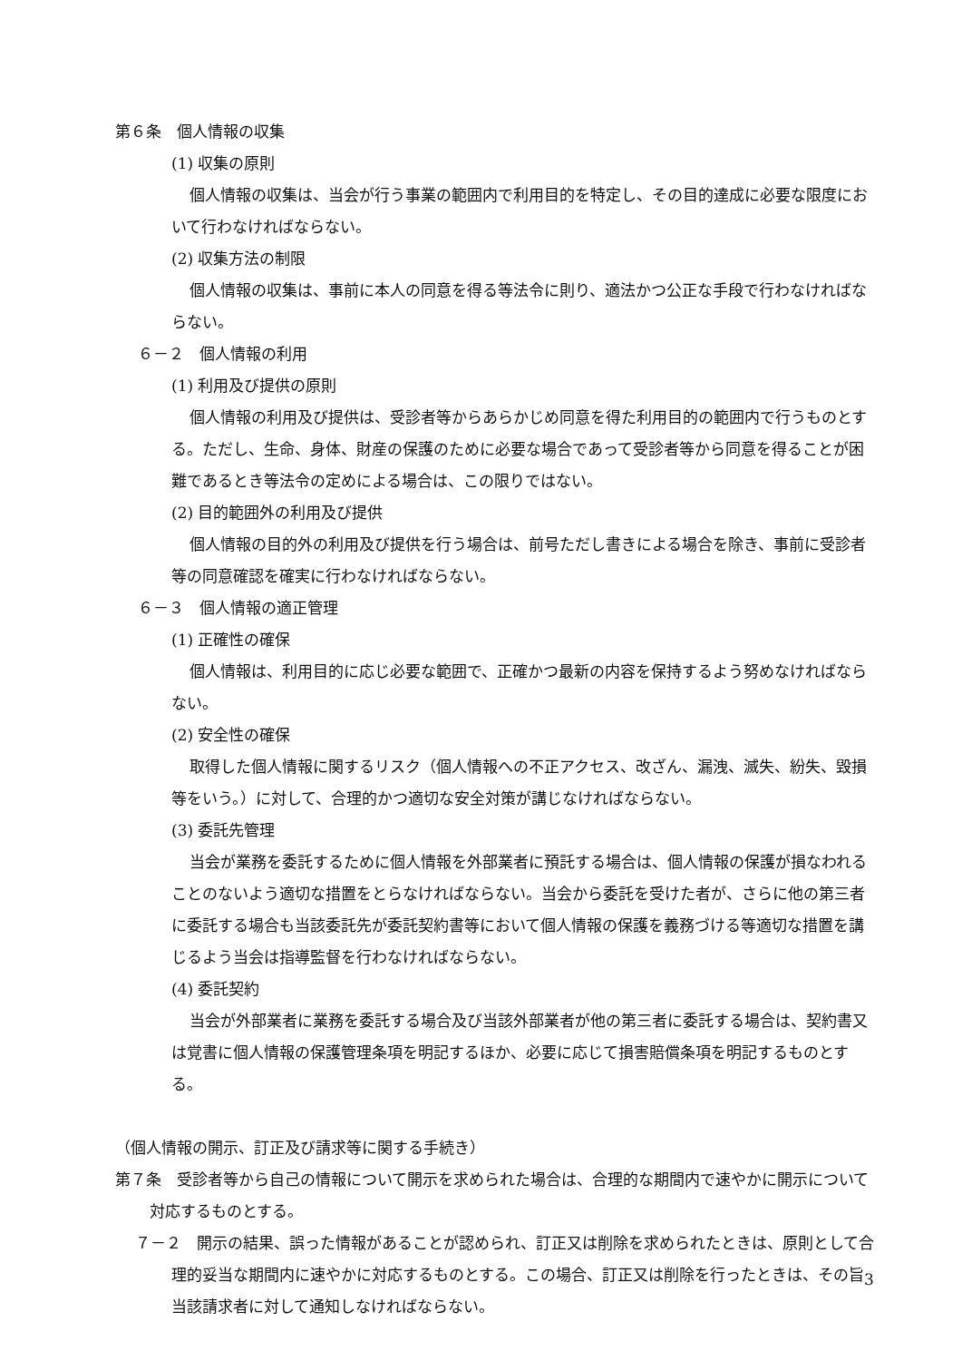第６条　個人情報の収集
(1) 収集の原則
個人情報の収集は、当会が行う事業の範囲内で利用目的を特定し、その目的達成に必要な限度において行わなければならない。
(2) 収集方法の制限
個人情報の収集は、事前に本人の同意を得る等法令に則り、適法かつ公正な手段で行わなければならない。
６－２　個人情報の利用
(1) 利用及び提供の原則
個人情報の利用及び提供は、受診者等からあらかじめ同意を得た利用目的の範囲内で行うものとする。ただし、生命、身体、財産の保護のために必要な場合であって受診者等から同意を得ることが困難であるとき等法令の定めによる場合は、この限りではない。
(2) 目的範囲外の利用及び提供
個人情報の目的外の利用及び提供を行う場合は、前号ただし書きによる場合を除き、事前に受診者等の同意確認を確実に行わなければならない。
６－３　個人情報の適正管理
(1) 正確性の確保
個人情報は、利用目的に応じ必要な範囲で、正確かつ最新の内容を保持するよう努めなければならない。
(2) 安全性の確保
取得した個人情報に関するリスク（個人情報への不正アクセス、改ざん、漏洩、滅失、紛失、毀損等をいう。）に対して、合理的かつ適切な安全対策が講じなければならない。
(3) 委託先管理
当会が業務を委託するために個人情報を外部業者に預託する場合は、個人情報の保護が損なわれることのないよう適切な措置をとらなければならない。当会から委託を受けた者が、さらに他の第三者に委託する場合も当該委託先が委託契約書等において個人情報の保護を義務づける等適切な措置を講じるよう当会は指導監督を行わなければならない。
(4) 委託契約
当会が外部業者に業務を委託する場合及び当該外部業者が他の第三者に委託する場合は、契約書又は覚書に個人情報の保護管理条項を明記するほか、必要に応じて損害賠償条項を明記するものとする。
（個人情報の開示、訂正及び請求等に関する手続き）
第７条　受診者等から自己の情報について開示を求められた場合は、合理的な期間内で速やかに開示について対応するものとする。
７－２　開示の結果、誤った情報があることが認められ、訂正又は削除を求められたときは、原則として合理的妥当な期間内に速やかに対応するものとする。この場合、訂正又は削除を行ったときは、その旨当該請求者に対して通知しなければならない。
3